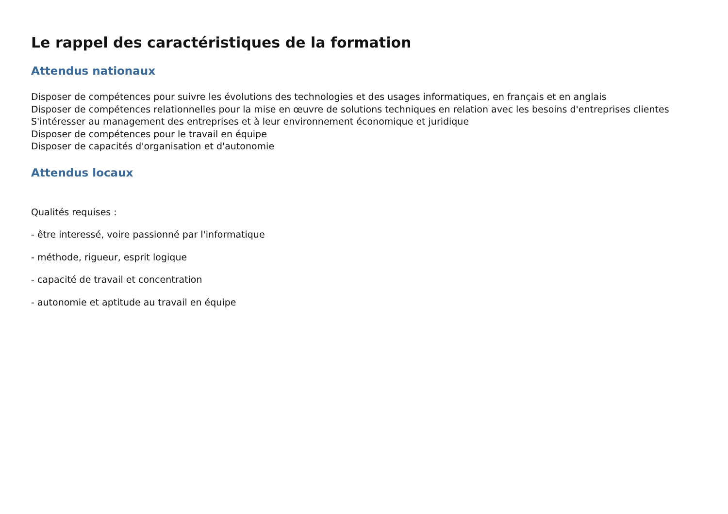Le rappel des caractéristiques de la formation
Attendus nationaux
Disposer de compétences pour suivre les évolutions des technologies et des usages informatiques, en français et en anglais
Disposer de compétences relationnelles pour la mise en œuvre de solutions techniques en relation avec les besoins d'entreprises clientes
S'intéresser au management des entreprises et à leur environnement économique et juridique
Disposer de compétences pour le travail en équipe
Disposer de capacités d'organisation et d'autonomie
Attendus locaux
Qualités requises :
- être interessé, voire passionné par l'informatique
- méthode, rigueur, esprit logique
- capacité de travail et concentration
- autonomie et aptitude au travail en équipe